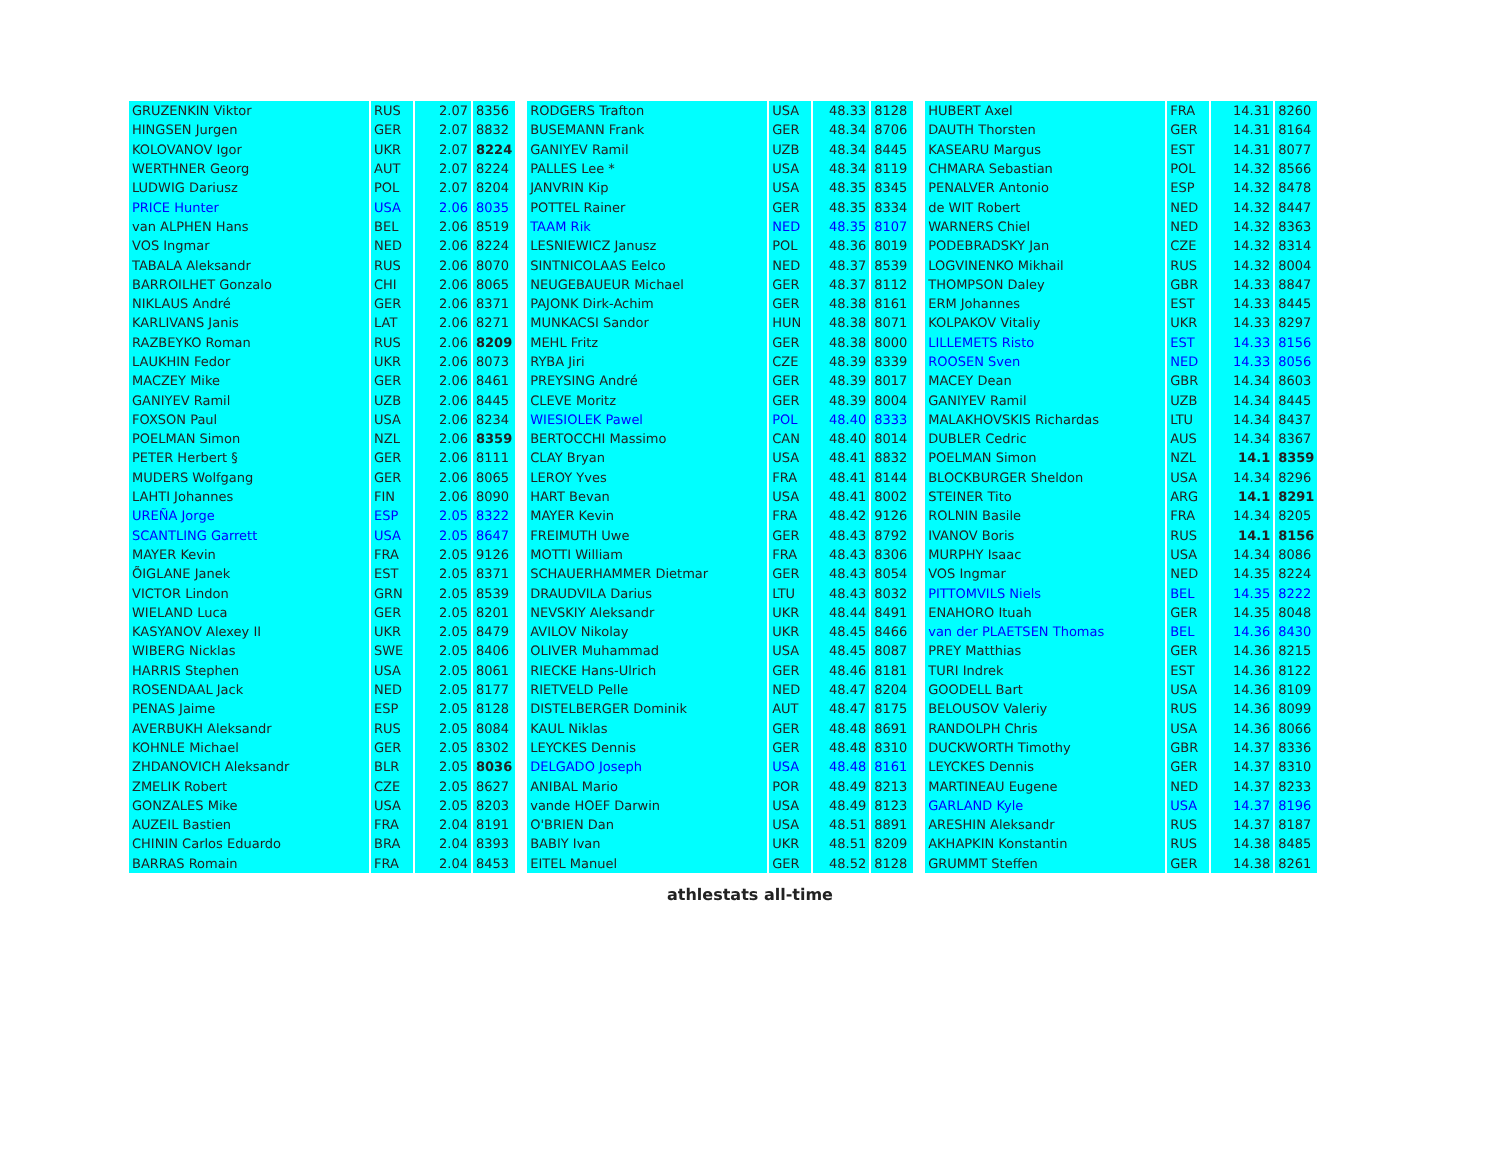| GRUZENKIN Viktor | RUS | 2.07 | 8356 |
| HINGSEN Jurgen | GER | 2.07 | 8832 |
| KOLOVANOV Igor | UKR | 2.07 | 8224 |
| WERTHNER Georg | AUT | 2.07 | 8224 |
| LUDWIG Dariusz | POL | 2.07 | 8204 |
| PRICE Hunter | USA | 2.06 | 8035 |
| van ALPHEN Hans | BEL | 2.06 | 8519 |
| VOS Ingmar | NED | 2.06 | 8224 |
| TABALA Aleksandr | RUS | 2.06 | 8070 |
| BARROILHET Gonzalo | CHI | 2.06 | 8065 |
| NIKLAUS André | GER | 2.06 | 8371 |
| KARLIVANS Janis | LAT | 2.06 | 8271 |
| RAZBEYKO Roman | RUS | 2.06 | 8209 |
| LAUKHIN Fedor | UKR | 2.06 | 8073 |
| MACZEY Mike | GER | 2.06 | 8461 |
| GANIYEV Ramil | UZB | 2.06 | 8445 |
| FOXSON Paul | USA | 2.06 | 8234 |
| POELMAN Simon | NZL | 2.06 | 8359 |
| PETER Herbert § | GER | 2.06 | 8111 |
| MUDERS Wolfgang | GER | 2.06 | 8065 |
| LAHTI Johannes | FIN | 2.06 | 8090 |
| UREÑA Jorge | ESP | 2.05 | 8322 |
| SCANTLING Garrett | USA | 2.05 | 8647 |
| MAYER Kevin | FRA | 2.05 | 9126 |
| ÕIGLANE Janek | EST | 2.05 | 8371 |
| VICTOR Lindon | GRN | 2.05 | 8539 |
| WIELAND Luca | GER | 2.05 | 8201 |
| KASYANOV Alexey II | UKR | 2.05 | 8479 |
| WIBERG Nicklas | SWE | 2.05 | 8406 |
| HARRIS Stephen | USA | 2.05 | 8061 |
| ROSENDAAL Jack | NED | 2.05 | 8177 |
| PENAS Jaime | ESP | 2.05 | 8128 |
| AVERBUKH Aleksandr | RUS | 2.05 | 8084 |
| KOHNLE Michael | GER | 2.05 | 8302 |
| ZHDANOVICH Aleksandr | BLR | 2.05 | 8036 |
| ZMELIK Robert | CZE | 2.05 | 8627 |
| GONZALES Mike | USA | 2.05 | 8203 |
| AUZEIL Bastien | FRA | 2.04 | 8191 |
| CHININ Carlos Eduardo | BRA | 2.04 | 8393 |
| BARRAS Romain | FRA | 2.04 | 8453 |
| RODGERS Trafton | USA | 48.33 | 8128 |
| BUSEMANN Frank | GER | 48.34 | 8706 |
| GANIYEV Ramil | UZB | 48.34 | 8445 |
| PALLES Lee * | USA | 48.34 | 8119 |
| JANVRIN Kip | USA | 48.35 | 8345 |
| POTTEL Rainer | GER | 48.35 | 8334 |
| TAAM Rik | NED | 48.35 | 8107 |
| LESNIEWICZ Janusz | POL | 48.36 | 8019 |
| SINTNICOLAAS Eelco | NED | 48.37 | 8539 |
| NEUGEBAUEUR Michael | GER | 48.37 | 8112 |
| PAJONK Dirk-Achim | GER | 48.38 | 8161 |
| MUNKACSI Sandor | HUN | 48.38 | 8071 |
| MEHL Fritz | GER | 48.38 | 8000 |
| RYBA Jiri | CZE | 48.39 | 8339 |
| PREYSING André | GER | 48.39 | 8017 |
| CLEVE Moritz | GER | 48.39 | 8004 |
| WIESIOLEK Pawel | POL | 48.40 | 8333 |
| BERTOCCHI Massimo | CAN | 48.40 | 8014 |
| CLAY Bryan | USA | 48.41 | 8832 |
| LEROY Yves | FRA | 48.41 | 8144 |
| HART Bevan | USA | 48.41 | 8002 |
| MAYER Kevin | FRA | 48.42 | 9126 |
| FREIMUTH Uwe | GER | 48.43 | 8792 |
| MOTTI William | FRA | 48.43 | 8306 |
| SCHAUERHAMMER Dietmar | GER | 48.43 | 8054 |
| DRAUDVILA Darius | LTU | 48.43 | 8032 |
| NEVSKIY Aleksandr | UKR | 48.44 | 8491 |
| AVILOV Nikolay | UKR | 48.45 | 8466 |
| OLIVER Muhammad | USA | 48.45 | 8087 |
| RIECKE Hans-Ulrich | GER | 48.46 | 8181 |
| RIETVELD Pelle | NED | 48.47 | 8204 |
| DISTELBERGER Dominik | AUT | 48.47 | 8175 |
| KAUL Niklas | GER | 48.48 | 8691 |
| LEYCKES Dennis | GER | 48.48 | 8310 |
| DELGADO Joseph | USA | 48.48 | 8161 |
| ANIBAL Mario | POR | 48.49 | 8213 |
| vande HOEF Darwin | USA | 48.49 | 8123 |
| O'BRIEN Dan | USA | 48.51 | 8891 |
| BABIY Ivan | UKR | 48.51 | 8209 |
| EITEL Manuel | GER | 48.52 | 8128 |
| HUBERT Axel | FRA | 14.31 | 8260 |
| DAUTH Thorsten | GER | 14.31 | 8164 |
| KASEARU Margus | EST | 14.31 | 8077 |
| CHMARA Sebastian | POL | 14.32 | 8566 |
| PENALVER Antonio | ESP | 14.32 | 8478 |
| de WIT Robert | NED | 14.32 | 8447 |
| WARNERS Chiel | NED | 14.32 | 8363 |
| PODEBRADSKY Jan | CZE | 14.32 | 8314 |
| LOGVINENKO Mikhail | RUS | 14.32 | 8004 |
| THOMPSON Daley | GBR | 14.33 | 8847 |
| ERM Johannes | EST | 14.33 | 8445 |
| KOLPAKOV Vitaliy | UKR | 14.33 | 8297 |
| LILLEMETS Risto | EST | 14.33 | 8156 |
| ROOSEN Sven | NED | 14.33 | 8056 |
| MACEY Dean | GBR | 14.34 | 8603 |
| GANIYEV Ramil | UZB | 14.34 | 8445 |
| MALAKHOVSKIS Richardas | LTU | 14.34 | 8437 |
| DUBLER Cedric | AUS | 14.34 | 8367 |
| POELMAN Simon | NZL | 14.1 | 8359 |
| BLOCKBURGER Sheldon | USA | 14.34 | 8296 |
| STEINER Tito | ARG | 14.1 | 8291 |
| ROLNIN Basile | FRA | 14.34 | 8205 |
| IVANOV Boris | RUS | 14.1 | 8156 |
| MURPHY Isaac | USA | 14.34 | 8086 |
| VOS Ingmar | NED | 14.35 | 8224 |
| PITTOMVILS Niels | BEL | 14.35 | 8222 |
| ENAHORO Ituah | GER | 14.35 | 8048 |
| van der PLAETSEN Thomas | BEL | 14.36 | 8430 |
| PREY Matthias | GER | 14.36 | 8215 |
| TURI Indrek | EST | 14.36 | 8122 |
| GOODELL Bart | USA | 14.36 | 8109 |
| BELOUSOV Valeriy | RUS | 14.36 | 8099 |
| RANDOLPH Chris | USA | 14.36 | 8066 |
| DUCKWORTH Timothy | GBR | 14.37 | 8336 |
| LEYCKES Dennis | GER | 14.37 | 8310 |
| MARTINEAU Eugene | NED | 14.37 | 8233 |
| GARLAND Kyle | USA | 14.37 | 8196 |
| ARESHIN Aleksandr | RUS | 14.37 | 8187 |
| AKHAPKIN Konstantin | RUS | 14.38 | 8485 |
| GRUMMT Steffen | GER | 14.38 | 8261 |
athlestats all-time